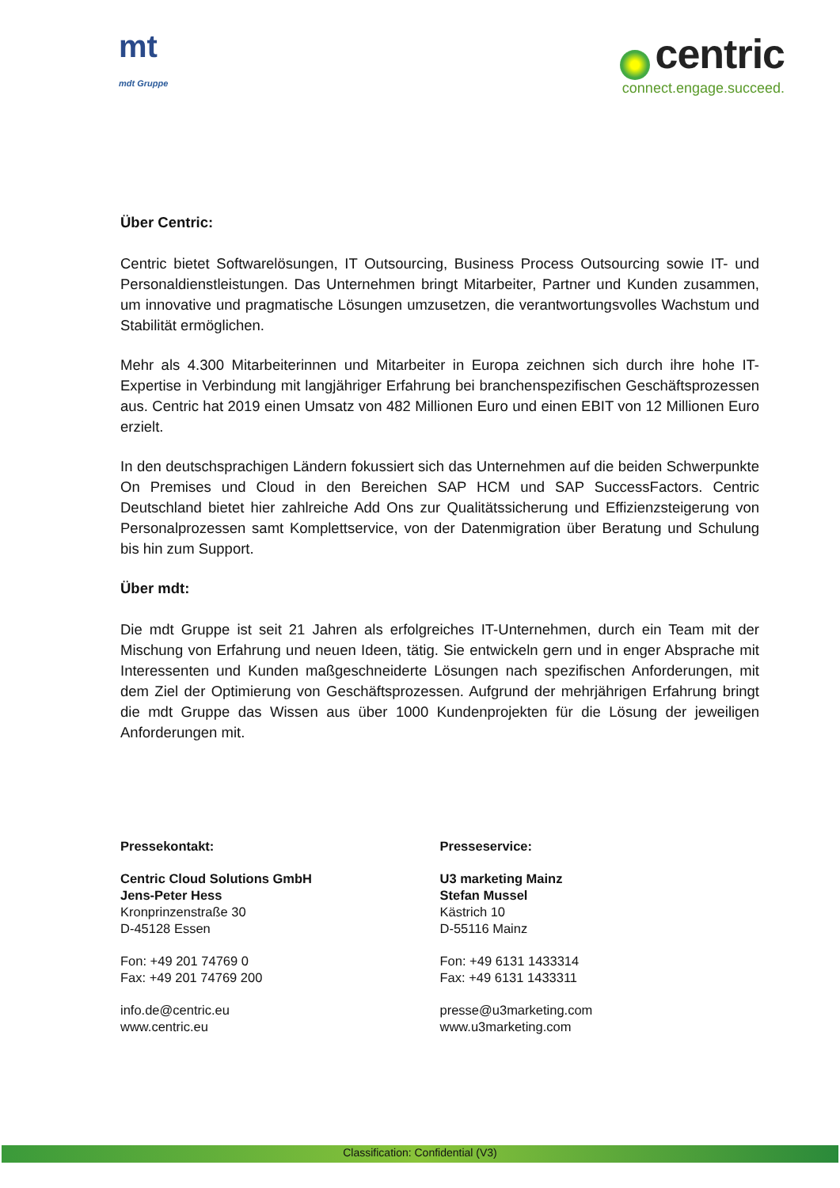mt
mdt Gruppe
centric
connect.engage.succeed.
Über Centric:
Centric bietet Softwarelösungen, IT Outsourcing, Business Process Outsourcing sowie IT- und Personaldienstleistungen. Das Unternehmen bringt Mitarbeiter, Partner und Kunden zusammen, um innovative und pragmatische Lösungen umzusetzen, die verantwortungsvolles Wachstum und Stabilität ermöglichen.
Mehr als 4.300 Mitarbeiterinnen und Mitarbeiter in Europa zeichnen sich durch ihre hohe IT-Expertise in Verbindung mit langjähriger Erfahrung bei branchenspezifischen Geschäftsprozessen aus. Centric hat 2019 einen Umsatz von 482 Millionen Euro und einen EBIT von 12 Millionen Euro erzielt.
In den deutschsprachigen Ländern fokussiert sich das Unternehmen auf die beiden Schwerpunkte On Premises und Cloud in den Bereichen SAP HCM und SAP SuccessFactors. Centric Deutschland bietet hier zahlreiche Add Ons zur Qualitätssicherung und Effizienzsteigerung von Personalprozessen samt Komplettservice, von der Datenmigration über Beratung und Schulung bis hin zum Support.
Über mdt:
Die mdt Gruppe ist seit 21 Jahren als erfolgreiches IT-Unternehmen, durch ein Team mit der Mischung von Erfahrung und neuen Ideen, tätig. Sie entwickeln gern und in enger Absprache mit Interessenten und Kunden maßgeschneiderte Lösungen nach spezifischen Anforderungen, mit dem Ziel der Optimierung von Geschäftsprozessen. Aufgrund der mehrjährigen Erfahrung bringt die mdt Gruppe das Wissen aus über 1000 Kundenprojekten für die Lösung der jeweiligen Anforderungen mit.
Pressekontakt:
Centric Cloud Solutions GmbH
Jens-Peter Hess
Kronprinzenstraße 30
D-45128 Essen
Fon: +49 201 74769 0
Fax: +49 201 74769 200
info.de@centric.eu
www.centric.eu
Presseservice:
U3 marketing Mainz
Stefan Mussel
Kästrich 10
D-55116 Mainz
Fon: +49 6131 1433314
Fax: +49 6131 1433311
presse@u3marketing.com
www.u3marketing.com
Classification: Confidential (V3)